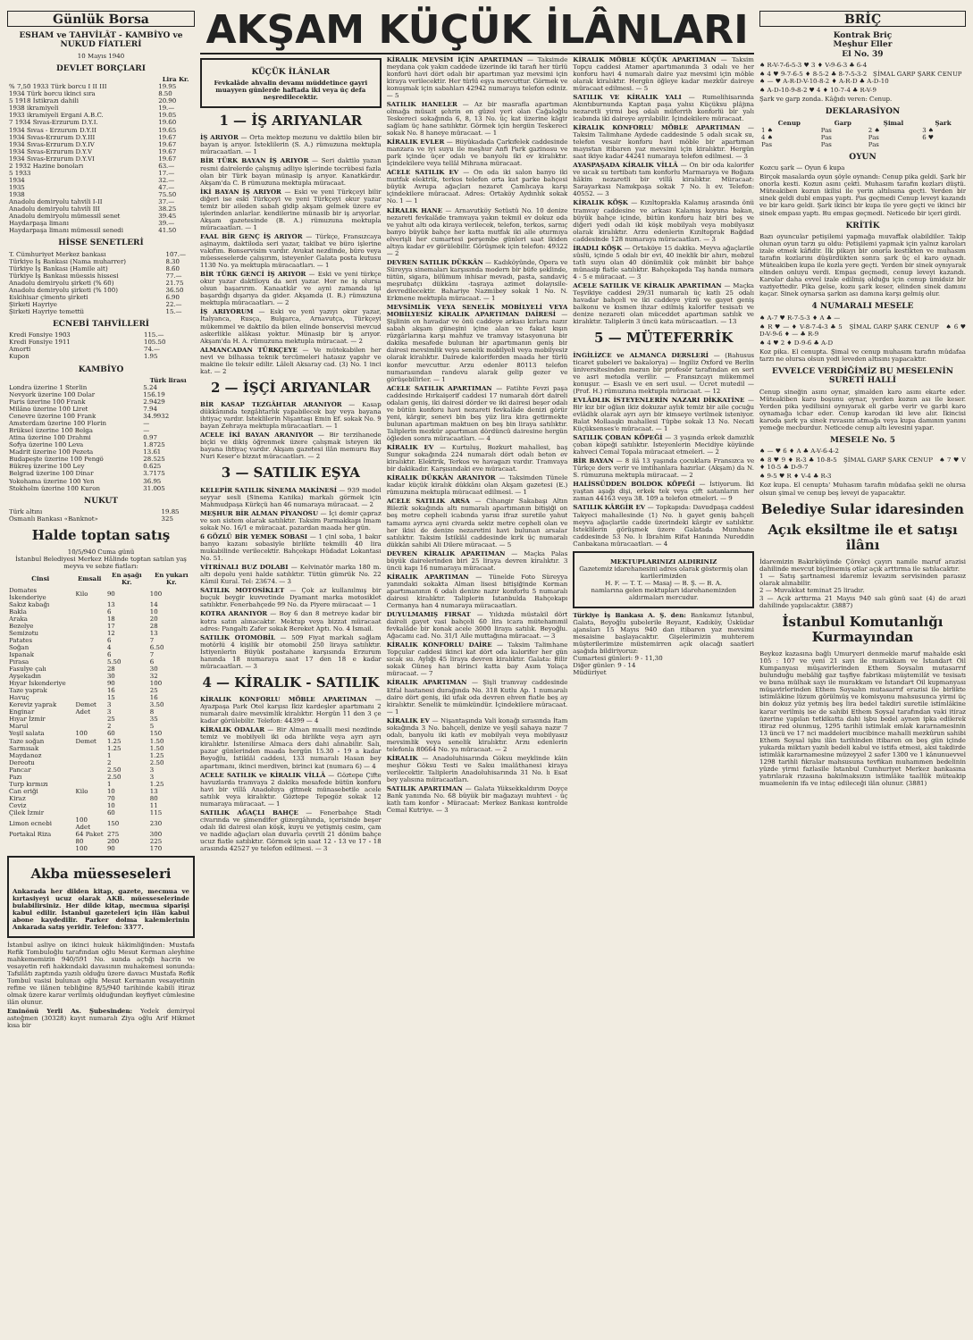Günlük Borsa
ESHAM ve TAHVİLÂT - KAMBİYO ve NUKUD FİATLERİ
10 Mayıs 1940
DEVLET BORÇLARI
| | Lira Kr. |
| --- | --- |
| % 7,50 1933 Türk borcu I II III | 19.95 |
| 1934 Türk borcu ikinci sıra | 8.50 |
| 5 1918 İstikrazı dahili | 20.90 |
| 1938 ikramiyeli | 19.— |
| 1933 ikramiyeli Ergani A.B.C. | 19.05 |
| 7 1934 Sıvas-Erzurum D.Y.I. | 19.60 |
| 1934 Sıvas - Erzurum D.Y.II | 19.65 |
| 1934 Sıvas-Erzurum D.Y.III | 19.67 |
| 1934 Sıvas-Erzurum D.Y.IV | 19.67 |
| 1934 Sıvas-Erzurum D.Y.V | 19.67 |
| 1934 Sıvas-Erzurum D.Y.VI | 19.67 |
| 2 1932 Hazine bonoları | 63.— |
| 5 1933 | 17.— |
| 1934 | 32.— |
| 1935 | 47.— |
| 1938 | 75.50 |
| Anadolu demiryolu tahvili I-II | 37.— |
| Anadolu demiryolu tahvili III | 38.25 |
| Anadolu demiryolu mümessil senet | 39.45 |
| Haydarpaşa limanı | 39.— |
| Haydarpaşa limanı mümessil senedi | 41.50 |
HİSSE SENETLERİ
| T. Cümhuriyet Merkez bankası | 107.— |
| Türkiye İş Bankası (Nama muharrer) | 8.30 |
| Türkiye İş Bankası (Hamile ait) | 8.60 |
| Türkiye İş Bankası müessis hissesi | 77.— |
| Anadolu demiryolu şirketi (% 60) | 21.75 |
| Anadolu demiryolu şirketi (% 100) | 36.50 |
| Eskihisar çimento şirketi | 6.90 |
| Şirketi Hayriye | 22.— |
| Şirketi Hayriye temettü | 15.— |
ECNEBİ TAHVİLLERİ
| Kredi Fonsiye 1903 | 115.— |
| Kredi Fonsiye 1911 | 105.50 |
| Amorti | 74.— |
| Kupon | 1.95 |
KAMBİYO
| | Türk lirası |
| --- | --- |
| Londra üzerine 1 Sterlin | 5.24 |
| Nevyork üzerine 100 Dolar | 156.19 |
| Paris üzerine 100 Frank | 2.9429 |
| Milâno üzerine 100 Liret | 7.94 |
| Cenevre üzerine 100 Frank | 34.9932 |
| Amsterdam üzerine 100 Florin | — |
| Brüksel üzerine 100 Belga | — |
| Atina üzerine 100 Drahmi | 0.97 |
| Sofya üzerine 100 Leva | 1.8725 |
| Madrit üzerine 100 Pezeta | 13.61 |
| Budapeşte üzerine 100 Pengö | 28.525 |
| Bükreş üzerine 100 Ley | 0.625 |
| Belgrad üzerine 100 Dinar | 3.7175 |
| Yokohama üzerine 100 Yen | 36.95 |
| Stokholm üzerine 100 Kuron | 31.005 |
NUKUT
| Türk altını | 19.85 |
| Osmanlı Bankası «Banknot» | 325 |
Halde toptan satış
10/5/940 Cuma günü
İstanbul Belediyesi Merkez Hâlinde toptan satılan yaş meyva ve sebze fiatları:
| Cinsi | Emsali | En aşağı Kr. | En yukarı Kr. |
| --- | --- | --- | --- |
| Domates İskenderiye | Kilo | 90 | 100 |
| Sakız kabağı | | 13 | 14 |
| Bakla | | 6 | 10 |
| Araka | | 18 | 20 |
| Bezelye | | 17 | 28 |
| Semizotu | | 12 | 13 |
| Patates | | 6 | 7 |
| Soğan | | 4 | 6.50 |
| Ispanak | | 6 | 7 |
| Pırasa | | 5.50 | 6 |
| Fasulye çalı | | 28 | 30 |
| Ayşekadın | | 30 | 32 |
| Hıyar İskenderiye | | 90 | 100 |
| Taze yaprak | | 16 | 25 |
| Havuç | | 15 | 16 |
| Kereviz yaprak | Demet | 3 | 3.50 |
| Enginar | Adet | 3 | 8 |
| Hıyar İzmir | | 25 | 35 |
| Marul | | 2 | 5 |
| Yeşil salata | 100 | 60 | 150 |
| Taze soğan | Demet | 1.25 | 1.50 |
| Sarmısak | | 1.25 | 1.50 |
| Maydanoz | | 1 | 1.25 |
| Dereotu | | 2 | 2.50 |
| Pancar | | 2.50 | 3 |
| Pazı | | 2.50 | 3 |
| Turp kırmızı | | 1 | 1.25 |
| Can eriği | Kilo | 10 | 13 |
| Kiraz | | 70 | 80 |
| Ceviz | | 10 | 11 |
| Çilek İzmir | | 60 | 115 |
| Limon ecnebi | 100 Adet | 150 | 230 |
| Portakal Riza | 64 Paket | 275 | 300 |
| | 80 | 200 | 225 |
| | 100 | 90 | 170 |
Akba müesseseleri
Ankarada her dilden kitap, gazete, mecmua ve kırtasiyeyi ucuz olarak AKB. müesseselerinde bulabilirsiniz. Her dilde kitap, mecmua siparişi kabul edilir. İstanbul gazeteleri için ilân kabul abone kaydedilir. Parker dolma kalemlerinin Ankarada satış yeridir. Telefon: 3377.
İstanbul asliye on ikinci hukuk hâkimliğinden: Mustafa Refik Tombuloğlu tarafından oğlu Mesut Kerman aleyhine mahkememizin 940/591 No. sunda açtığı hacrin ve vesayetin refi hakkındaki davasının muhakemesi sonunda: Tafsilâtı zaptında yazılı olduğu üzere davacı Mustafa Refik Tombul vasisi bulunan oğlu Mesut Kermanın vesayetinin refine ve ilânen tebliğine 8/5/940 tarihinde kabili itiraz olmak üzere karar verilmiş olduğundan keyfiyet cümlesine ilân olunur.
Eminönü Yerli As. Şubesinden: Yedek demiryol asteğmen (30328) kayıt numaralı Ziya oğlu Arif Hikmet kısa bir
AKŞAM KÜÇÜK İLÂNLARI
KÜÇÜK İLÂNLAR
Fevkalâde ahvalin devamı müddetince gayri muayyen günlerde haftada iki veya üç defa neşredilecektir.
1 — İŞ ARIYANLAR
İŞ ARIYOR — Orta mektep mezunu ve daktilo bilen bir bayan iş arıyor. İsteklilerin (S. A.) rümuzuna mektupla müracaatları. — 1
BİR TÜRK BAYAN İŞ ARIYOR — Seri daktilo yazan resmi dairelerde çalışmış adliye işlerinde tecrübesi fazla olan bir Türk bayan münasip iş arıyor. Kanatkârdır. Akşam'da C. B rümuzuna mektupla müracaat.
İKİ BAYAN İŞ ARIYOR — Eski ve yeni Türkçeyi bilir diğeri ise eski Türkçeyi ve yeni Türkçeyi okur yazar temiz bir aileden sabah gidip akşam gelmek üzere ev işlerinden anlarlar. kendilerine münasib bir iş arıyorlar. Akşam gazetesinde (B. A.) rümuzuna mektupla müracaatları. — 1
FAAL BİR GENÇ İŞ ARIYOR — Türkçe, Fransızcaya aşinayım, daktiloda seri yazar, takibat ve büro işlerine vakıfım. Bonservisim vardır. Avukat nezdinde, büro veya müesseselerde çalışırım, isteyenler Galata posta kutusu 1130 No. ya mektupla müracaatları. — 1
BİR TÜRK GENCİ İŞ ARIYOR — Eski ve yeni türkçe okur yazar daktiloyu da seri yazar. Her ne iş olursa olsun başarırım. Kanaatkâr ve ayni zamanda işi başardığı dışarıya da gider. Akşamda (I. B.) rümuzuna mektupla müracaatları. — 2
İŞ ARIYORUM — Eski ve yeni yazıyı okur yazar, İtalyanca, Rusça, Bulgarca, Arnavutça, Türkçeyi mükemmel ve daktilo da bilen elinde bonservisi mevcud askerlikle alâkası yoktur. Münasip bir iş arıyor. Akşam'da H. A. rümuzuna mektupla müracaat. — 2
ALMANCADAN TÜRKÇEYE — Ve mütekabilen her nevi ve bilhassa teknik tercümeleri hatasız yapılır ve makine ile teksir edilir. Lâleli Aksaray cad. (3) No. 1 inci kat. — 2
2 — İŞÇİ ARIYANLAR
BİR KASAP TEZGÂHTAR ARANIYOR — Kasap dükkânında tezgâhtarlık yapabilecek bay veya bayana ihtiyaç vardır. İsteklilerin Nişantaşı Emin Ef. sokak No. 9 bayan Zehraya mektupla müracaatları. — 1
ACELE İKİ BAYAN ARANIYOR — Bir terzihanede biçki ve dikiş öğrenmek üzere çalışmak isteyen iki bayana ihtiyaç vardır. Akşam gazetesi ilân memuru Bay Nuri Keser'e bizzat müracaatları. — 2
3 — SATILIK EŞYA
KELEPİR SATILIK SİNEMA MAKİNESİ — 939 model seyyar sesli (Sinema Kanika) markalı görmek için Mahmudpaşa Kürkçü han 46 numaraya müracaat. — 2
MEŞHUR BİR ALMAN PİYANOSU — İçi demir çapraz ve son sistem olarak satılıktır. Taksim Parmakkapı İmam sokak No. 16/1 e müracaat. pazardan maada her gün.
6 GÖZLÜ BİR YEMEK SOBASI — 1 çinl soba, 1 bakır banyo kazanı sobasiyle birlikte tekmilli 40 lira mukabilinde verilecektir. Bahçekapı Hüdadat Lokantası No. 51.
VİTRİNALI BUZ DOLABI — Kelvinatör marka 180 m. altı depolu yeni halde satılıktır. Tütün gümrük No. 22 Kâmil Kural. Tel: 23674. — 3
SATILIK MOTOSİKLET — Çok az kullanılmış bir buçuk beygir kuvvetinde Dyamant marka motosiklet satılıktır. Fenerbahçede 99 No. da Piyere müracaat — 1
KOTRA ARANIYOR — Boy 6 dan 8 metreye kadar bir kotra satın alınacaktır. Mektup veya bizzat müracaat adres: Pangaltı Zafer sokak Bereket Aptı. No. 4 İsmail.
SATILIK OTOMOBİL — 509 Fiyat markalı sağlam motörlü 4 kişilik bir otomobil 250 liraya satılıktır. İstiyenlerin Büyük postahane karşısında Erzurum hanında 18 numaraya saat 17 den 18 e kadar müracaatları. — 3
4 — KİRALIK - SATILIK
KİRALIK KONFORLU MÖBLE APARTIMAN — Ayazpaşa Park Otel karşısı İkiz kardeşler apartımanı 2 numaralı daire mevsimlik kiralıktır. Hergün 11 den 3 çe kadar görülebilir. Telefon: 44399 — 4
KİRALIK ODALAR — Bir Alman mualli mesi nezdinde temiz ve mobilyeli iki oda birlikte veya ayrı ayrı kiralıktır. İstenilirse Almaca ders dahi alınabilir. Salı, pazar günlerinden maada hergün 15.30 - 19 a kadar Beyoğlu, İstiklâl caddesi, 133 numaralı Hasan bey apartımanı, ikinci merdiven, birinci kat (numara 6) — 4
ACELE SATILIK ve KİRALIK VİLLÂ — Göztepe Çifte havuzlarda tramvaya 2 dakika mesafede bütün konforu havi bir villâ Anadoluya gitmek münasebetile acele satılık veya kiralıktır. Göztepe Tepegöz sokak 12 numaraya müracaat. — 1
SATILIK AĞAÇLI BAHÇE — Fenerbahçe Stadı civarında ve şimendifer güzergâhında, içerisinde beşer odalı iki dairesi olan köşk, kuyu ve yetişmiş cesim, çam ve nadide ağaçları olan duvarla çevrili 21 dönüm bahçe ucuz fiatle satılıktır. Görmek için saat 12 - 13 ve 17 - 18 arasında 42527 ye telefon edilmesi. — 3
KİRALIK MEVSİM İÇİN APARTIMAN — Taksimde meydana çok yakın caddede üzerinde iki tarafı her türlü konforü havi dört odalı bir apartıman yaz mevsimi için kiraya verilecektir. Her türlü eşya mevcuttur. Görmek ve konuşmak için sabahları 42942 numaraya telefon ediniz. — 5
SATILIK HANELER — Az bir masrafla apartıman olmağa müsait şehrin en güzel yeri olan Cağaloğlu Teskereci sokağında 6, 8, 13 No. üç kat üzerine kâgir sağlam üç hane satılıktır. Görmek için hergün Teskereci sokak No. 8 haneye müracaat. — 1
KİRALIK EVLER — Büyükadada Çarkıfelek caddesinde manzara ve iyi suyu ile meşhur Anfi Park gazinosu ve park içinde üçer odalı ve banyolu iki ev kiralıktır. İçindekilere veya tellâl Mihrana müracaat.
ACELE SATILIK EV — On oda iki salon banyo iki mutfak elektrik, terkos telefon orta kat parke bahçesi büyük Avrupa ağaçları nezaret Çamlıcaya karşı içindekilere müracaat. Adres: Ortaköy Aydınlık sokak No. 1 — 1
KİRALIK HANE — Arnavutköy Setüstü No. 10 denize nezareti fevkalâde tramvaya yakın tekmil ev dokuz oda ve yahut altı oda kiraya verilecek, telefon, terkos, sarnıç banyo büyük bahçe her katta mutfak iki alle oturmıya elverişli her cumartesi perşembe günleri saat ikiden altıya kadar ev görülebilir. Görüşmek için telefon: 49322 — 2
DEVREN SATILIK DÜKKÂN — Kadıköyünde, Opera ve Süreyya sinemaları karşısında modern bir büfe şeklinde, tütün, sigara, bilûmum inhisar mevadı, pasta, sandaviç meşrubatçı dükkânı -taşraya azimet dolayısile- devredilecektir. Bahariye Nazmibey sokak 1 No. N. Erkmene mektupla müracaat. — 1
MEVSİMLİK VEYA SENELİK MOBİLYELİ VEYA MOBİLYESİZ KİRALIK APARTIMAN DAİRESİ — Şişlinin en havadar ve önü caddeye arkası kırlara nazır sabah akşam güneşini içine alan ve fakat kışın rüzgârlarına karşı mahfuz ve tramvay istasyonuna bir dakika mesafede bulunan bir apartımanın geniş bir dairesi mevsimlik veya senelik mobilyeli veya mobilyesiz olarak kiralıktır. Dairede kaloriferden maada her türlü konfor mevcuttur. Arzu edenler 80113 telefon numarasından randevu alarak gelip gezer ve görüşebilirler. — 1
ACELE SATILIK APARTIMAN — Fatihte Fevzi paşa caddesinde Hırkaişerif caddesi 17 numaralı dört daireli odaları geniş, iki dairesi dörder ve iki dairesi beşer odalı ve bütün konforu havi nezareti fevkalâde denizi görür yeni, kârgir, senevi bin beş yüz lira kira getirmekte bulunan apartıman maktuen on beş bin liraya satılıktır. Taliplerin mezkür apartıman dördüncü dairesine hergün öğleden sonra müracaatları. — 4
KİRALIK EV — Kurtuluş, Bozkurt mahallesi, baş Sungur sokağında 224 numaralı dört odalı beton ev kiralıktır. Elektrik, Terkos ve havagazı vardır. Tramvaya bir dakikadır. Karşısındaki eve müracaat.
KİRALIK DÜKKÂN ARANIYOR — Taksimden Tünele kadar küçük kiralık dükkânı olan Akşam gazetesi (E.) rümuzuna mektupla müracaat edilmesi. — 1
ACELE SATILIK ARSA — Cihangir Sakabaşı Altın Bilezik sokağında altı numaralı apartımanın bitişiği on beş metre cepheli icabında yarısı ifraz suretile yahut tamamı ayrıca ayni civarda sekiz metre cepheli olan ve her ikisi de denize nezaretini havi bulunan arsalar satılıktır. Taksim İstiklâl caddesinde kırk üç numaralı dükkân sahibi Ali Dilere müracaat. — 5
DEVREN KİRALIK APARTIMAN — Maçka Palas büyük dairelerinden biri 25 liraya devren kiralıktır. 3 üncü kapı 16 numaraya müracaat.
KİRALIK APARTIMAN — Tünelde Foto Süreyya yanındaki sokakta Alman lisesi bitişiğinde Korman apartımanının 6 odalı denize nazır konforlu 5 numaralı dairesi kiralıktır. Taliplerin İstanbulda Bahçekapı Cermanya han 4 numaraya müracaatları.
DUYULMAMIŞ FIRSAT — Yıldızda müstakil dört daireli gayet vasi bahçeli 60 lira icara mütehammil fevkalâde bir konak acele 3000 liraya satılık. Beyoğlu. Ağacamı cad. No. 31/1 Aile muttağına müracaat. — 3
KİRALIK KONFORLU DAİRE — Taksim Talimhane Topçular caddesi ikinci kat dört oda kalorifer her gün sıcak su. Aylığı 45 liraya devren kiralıktır. Galata: Bilir sokak Güneş han birinci katta bay Asım Yolaça müracaat. — 7
KİRALIK APARTIMAN — Şişli tramvay caddesinde Etfal hastanesi durağında No. 318 Kutlu Ap. 1 numaralı daire dört geniş, iki ufak oda devren ehven fiatle beş ay kiralıktır. Senelik te mümkündür. İçindekilere müracaat. — 1
KİRALIK EV — Nişantaşında Vali konağı sırasında İtam sokağında 3 No. bahçeli, denize ve yeşil sahaya nazır 7 odalı, banyolu iki katlı ev mobilyalı veya mobilyasız mevsimlik veya senelik kiralıktır. Arzu edenlerin telefonla 80664 No. ya müracaat. — 2
KİRALIK — Anadoluhisarında Göksu meyklinde kâin meşhur Göksu Testi ve Saksı imalâthanesi kiraya verilecektir. Taliplerin Anadoluhisarında 31 No. lı Esat bey yalısına müracaatları.
SATILIK APARTIMAN — Galata Yüksekkaldırım Doyçe Bank yanında No. 68 büyük bir mağazayı muhtevi - üç katlı tam konfor - Müracaat: Merkez Bankası kontrolde Cemal Kutriye. — 3
KİRALIK MÖBLE KÜÇÜK APARTIMAN — Taksim Topçu caddesi Atamer apartımanında 3 odalı ve her konforu havi 4 numaralı daire yaz mevsimi için möble olarak kiralıktır. Hergün öğleye kadar mezkûr daireye müracaat edilmesi. — 5
SATILIK VE KİRALIK YALI — Rumelihisarında Akıntıburnunda Kaptan paşa yalısı Küçüksu plâjına nezaretli yirmi beş odalı müferrih konforlü bir yalı icabında iki daireye ayrılabilir. İçindekilere müracaat.
KİRALIK KONFORLU MÖBLE APARTIMAN — Taksim Talimhane Aydede caddesinde 5 odalı sıcak su, telefon vesair konforu havi möble bir apartıman mayıstan itibaren yaz mevsimi için kiralıktır. Hergün saat ikiye kadar 44241 numaraya telefon edilmesi. — 3
AYASPAŞADA KİRALIK VİLLÂ — On bir oda kalorifer ve sıcak su tertibatı tam konforlu Marmaraya ve Boğaza hâkim nezaretli bir villâ kiralıktır. Müracaat: Sarayarkası Namıkpaşa sokak 7 No. lı ev. Telefon: 40552. — 3
KİRALIK KÖŞK — Kızıltoprakla Kalamış arasında önü tramvay caddesine ve arkası Kalamış koyuna bakan, büyük bahçe içinde, bütün konforu haiz biri beş ve diğeri yedi odalı iki köşk mobilyalı veya mobilyasız olarak kiralıktır. Arzu edenlerin Kızıltoprak Bağdad caddesinde 128 numaraya müracaatları. — 3
İRADLI KÖŞK — Ortaköye 15 dakika. Meyva ağaçlarile süslü, içinde 5 odalı bir evi, 40 ineklik bir ahırı, mebzul tatlı suyu olan 40 dönümlük çok münbit bir bahçe münasip fiatle satılıktır. Bahçekapıda Taş handa numara 4 - 5 e müracaat. — 3
ACELE SATILIK VE KİRALIK APARTIMAN — Maçka Teşvikiye caddesi 29/31 numaralı üç katlı 25 odalı havadar bahçeli ve iki caddeye yüzü ve gayet geniş balkonu ve kısmen ihzar edilmiş kalorifer tesisatı ve denize nezareti olan müceddet apartıman satılık ve kiralıktır. Taliplerin 3 üncü kata müracaatları. — 13
5 — MÜTEFERRİK
İNGİLİZCE ve ALMANCA DERSLERİ — (Bahusus ticaret şubeleri ve bakalorya) — İngiliz Oxford ve Berlin üniversitesinden mezun bir profesör tarafından en seri ve asri metodla verilir. — Fransızcayı mükemmel konuşur. — Esaslı ve en seri usul. — Ücret mutedil — (Prof. H.) rümuzuna mektupla müracaat. — 12
EVLÂDLIK İSTEYENLERİN NAZARI DİKKATİNE — Bir kız bir oğlan ikiz dokuzar aylık temiz bir aile çocuğu evlâdlık olarak ayrı ayrı bir kimseye verilmek isteniyor. Balat Mollaaşkı mahallesi Tüpbe sokak 13 No. Necati Küçüksenses'e müracaat. — 1
SATILIK ÇOBAN KÖPEĞİ — 3 yaşında erkek damızlık çoban köpeği satılıktır. İsteyenlerin Mecidiye köyünde kahveci Cemal Topala müracaat etmeleri. — 2
BİR BAYAN — 8 ilâ 13 yaşında çocuklara Fransızca ve Türkçe ders verir ve imtihanlara hazırlar. (Akşam) da N. S. rümuzuna mektupla müracaat. — 2
HALİSSÜDDEN BOLDOK KÖPEĞİ — İstiyorum. İki yaştan aşağı dişi, erkek tek veya çift satanların her zaman 44163 veya 38. 109 a telefon etmeleri. — 9
SATILIK KÂRGİR EV — Topkapıda: Davudpaşa caddesi Takyeci mahallesinde (1) No. lı gayet geniş bahçeli meyva ağaçlarile cadde üzerindeki kârgir ev satılıktır. İsteklilerin görüşmek üzere Galatada Mumhane caddesinde 53 No. lı İbrahim Rifat Hanında Nureddin Canbakana müracaatları. — 4
MEKTUPLARINIZI ALDIRINIZ
Gazetemiz idarehanesini adres olarak göstermiş olan karilerimizden
H. F. — T. T. — Masaj — B. Ş. — B. A.
namlarına gelen mektupları idarehanemizden aldırmaları mercudur.
Türkiye İş Bankası A. Ş. den: Bankamız İstanbul, Galata, Beyoğlu şubelerile Beyazıt, Kadıköy, Üsküdar ajansları 15 Mayıs 940 dan itibaren yaz mevsimi mesaisine başlayacaktır. Gişelerimizin muhterem müşterilerimize müstemirren açık olacağı saatleri aşağıda bildiriyoruz:
Cumartesi günleri: 9 - 11,30
Diğer günler: 9 - 14
Müdüriyet
BRİÇ
Kontrak Briç
Meşhur Eller
El No. 39
♠ R-V-7-6-5-3 ♥ 3 ♦ V-9-6-3 ♣ 6-4
♠ 4 ♥ 9-7-6-5 ♦ 8-5-2 ♣ 8-7-5-3-2 ŞİMAL GARP ŞARK CENUP ♠ — ♥ A-R-D-V-10-8-2 ♦ A-R-D ♣ A-D-10
♠ A-D-10-9-8-2 ♥ 4 ♦ 10-7-4 ♣ R-V-9
Şark ve garp zonda. Kâğıdı veren: Cenup.
DEKLARASİYON
| Cenup | Garp | Şimal | Şark |
| --- | --- | --- | --- |
| 1 ♠ | Pas | 2 ♠ | 3 ♠ |
| 4 ♠ | Pas | Pas | 6 ♥ |
| Pas | Pas | Pas | |
OYUN
Kozcu şark — Oyun 6 kupa
Birçok masalarda oyun şöyle oynandı: Cenup pika geldi. Şark bir onorla kesti. Kozun asını çekti. Muhasım tarafın kozları düştü. Müteakiben kozun ikilisi ile yerin altılısına geçti. Yerden bir sinek geldi dubl empas yaptı. Pas geçmedi Cenup leveyi kazandı ve bir karo geldi. Şark ikinci bir kupa ile yere geçti ve ikinci bir sinek empası yaptı. Bu empas geçmedi. Neticede bir içeri girdi.
KRİTİK
Bazı oyuncular petişilemi yapmağa muvaffak olabildiler. Takip olunan oyun tarzı şu oldu: Petişilemi yapmak için yalnız karoları izale etmek kâfidir. İlk pikayı bir onorla kestikten ve muhasım tarafın kozlarını düşürdükten sonra şark üç el karo oynadı. Müteakiben kupa ile kozla yere geçti. Yerden bir sinek oynıyarak elinden onluyu verdi. Empas geçmedi, cenup leveyi kazandı. Karolar daha evvel izale edilmiş olduğu için cenup ümidsiz bir vaziyettedir. Pika gelse, kozu şark keser, elinden sinek damını kaçar. Sinek oynarsa şarkın ası damına karşı gelmiş olur.
4 NUMARALI MESELE
♠ A-7 ♥ R-7-5-3 ♦ A ♣ —
♠ R ♥ — ♦ V-8-7-4-3 ♣ 5 ŞİMAL GARP ŞARK CENUP ♠ 6 ♥ D-V-9-6 ♦ — ♣ R-9
♠ 4 ♥ 2 ♦ D-9-6 ♣ A-D
Koz pika. El cenupta. Şimal ve cenup muhasım tarafın müdafaa tarzı ne olursa olsun yedi leveden altısını yapacaktır.
EVVELCE VERDİĞİMİZ BU MESELENİN SURETİ HALLİ
Cenup sineğin asını oynar, şimalden karo asını ekarte eder. Müteakiben karo boşunu oynar, yerden kozun ası ile keser. Yerden pika yedilisini oynıyarak eli garbe verir ve garbi karo oynamağa icbar eder. Cenup karodan iki leve alır. İkincisi karoda şark ya sinek ruvasını atmağa veya kupa damının yanını yemeğe mecburdur. Neticede cenup altı levesini yapar.
MESELE No. 5
♠ — ♥ 6 ♦ A ♣ A-V-6-4-2
♠ 8 ♥ 9 ♦ R-3 ♣ 10-8-5 ŞİMAL GARP ŞARK CENUP ♠ 7 ♥ V ♦ 10-5 ♣ D-9-7
♠ 9-5 ♥ R ♦ V-4 ♣ R-3
Koz kupa. El cenupta' Muhasım tarafın müdafaa şekli ne olursa olsun şimal ve cenup beş leveyi de yapacaktır.
Belediye Sular idaresinden
Açık eksiltme ile et satışı ilânı
İdaremizin Bakırköyünde Çörekçi çayırı namile maruf arazisi dahilinde mevcut biçilmemiş otlar açık arttırma ile satılacaktır.
1 — Satış şartnamesi idaremiz levazım servisinden parasız olarak alınabilir.
2 — Muvakkat teminat 25 liradır.
3 — Açık arttırma 21 Mayıs 940 salı günü saat (4) de arazi dahilinde yapılacaktır. (3887)
İstanbul Komutanlığı Kurmayından
Beykoz kazasına bağlı Umuryeri denmekle maruf mahalde eski 105 : 107 ve yeni 21 sayı ile murakkam ve İstandart Oil Kumpanyası müşavirlerinden Ethem Soysalın mutasarrıf bulunduğu mebâliğ gaz taşfiye fabrikası müştemilât ve tesisatı ve buna mülhak sayı ile murakkam ve İstandart Oil kupmanyası müşavirlerinden Ethem Soysalın mutasarrıf erazisi ile birlikte istimlâkine lüzum görülmüş ve komisyonu mahsusunca yirmi üç bin dokuz yüz yetmiş beş lira bedel takdiri suretile istimlâkine karar verilmiş ise de sahibi Ethem Soysal tarafından vaki itiraz üzerine yapılan tetkikatta dahi işbu bedel aynen ipka edilerek itiraz red olunmuş, 1295 tarihli istimlak emlak kararnamesinin 13 üncü ve 17 nci maddeleri mucibince mahalli mezkûrun sahibi Ethem Soysal işbu ilân tarihinden itibaren on beş gün içinde yukarda miktarı yazılı bedeli kabul ve istifa etmesi, aksi takdirde istimlâk kararnamesine müzeyyel 2 safer 1300 ve 1 kânunuevvel 1298 tarihli fıkralar mahsusuna tevfikan muhammen bedelinin yüzde yirmi fazlasile İstanbul Cumhuriyet Merkez bankasına yatırılarak rızasına bakılmaksızın istimlâke taallûk müteakip muamelenin ifa ve intaç edileceği ilân olunur. (3881)